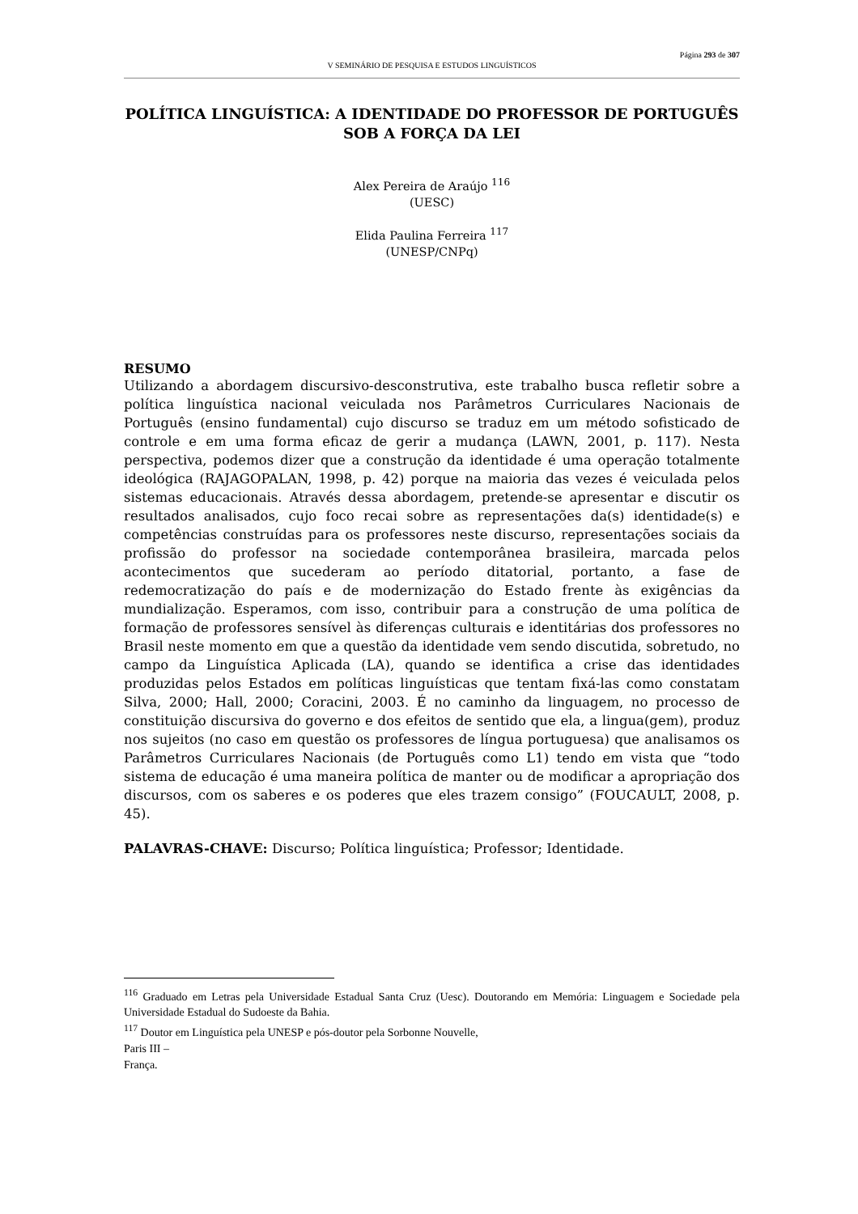Página 293 de 307
V SEMINÁRIO DE PESQUISA E ESTUDOS LINGUÍSTICOS
POLÍTICA LINGUÍSTICA: A IDENTIDADE DO PROFESSOR DE PORTUGUÊS SOB A FORÇA DA LEI
Alex Pereira de Araújo <sup>116</sup>
(UESC)
Elida Paulina Ferreira <sup>117</sup>
(UNESP/CNPq)
RESUMO
Utilizando a abordagem discursivo-desconstrutiva, este trabalho busca refletir sobre a política linguística nacional veiculada nos Parâmetros Curriculares Nacionais de Português (ensino fundamental) cujo discurso se traduz em um método sofisticado de controle e em uma forma eficaz de gerir a mudança (LAWN, 2001, p. 117). Nesta perspectiva, podemos dizer que a construção da identidade é uma operação totalmente ideológica (RAJAGOPALAN, 1998, p. 42) porque na maioria das vezes é veiculada pelos sistemas educacionais. Através dessa abordagem, pretende-se apresentar e discutir os resultados analisados, cujo foco recai sobre as representações da(s) identidade(s) e competências construídas para os professores neste discurso, representações sociais da profissão do professor na sociedade contemporânea brasileira, marcada pelos acontecimentos que sucederam ao período ditatorial, portanto, a fase de redemocratização do país e de modernização do Estado frente às exigências da mundialização. Esperamos, com isso, contribuir para a construção de uma política de formação de professores sensível às diferenças culturais e identitárias dos professores no Brasil neste momento em que a questão da identidade vem sendo discutida, sobretudo, no campo da Linguística Aplicada (LA), quando se identifica a crise das identidades produzidas pelos Estados em políticas linguísticas que tentam fixá-las como constatam Silva, 2000; Hall, 2000; Coracini, 2003. É no caminho da linguagem, no processo de constituição discursiva do governo e dos efeitos de sentido que ela, a lingua(gem), produz nos sujeitos (no caso em questão os professores de língua portuguesa) que analisamos os Parâmetros Curriculares Nacionais (de Português como L1) tendo em vista que “todo sistema de educação é uma maneira política de manter ou de modificar a apropriação dos discursos, com os saberes e os poderes que eles trazem consigo” (FOUCAULT, 2008, p. 45).
PALAVRAS-CHAVE: Discurso; Política linguística; Professor; Identidade.
<sup>116</sup> Graduado em Letras pela Universidade Estadual Santa Cruz (Uesc). Doutorando em Memória: Linguagem e Sociedade pela Universidade Estadual do Sudoeste da Bahia.
<sup>117</sup> Doutor em Linguística pela UNESP e pós-doutor pela Sorbonne Nouvelle,
Paris III –
França.